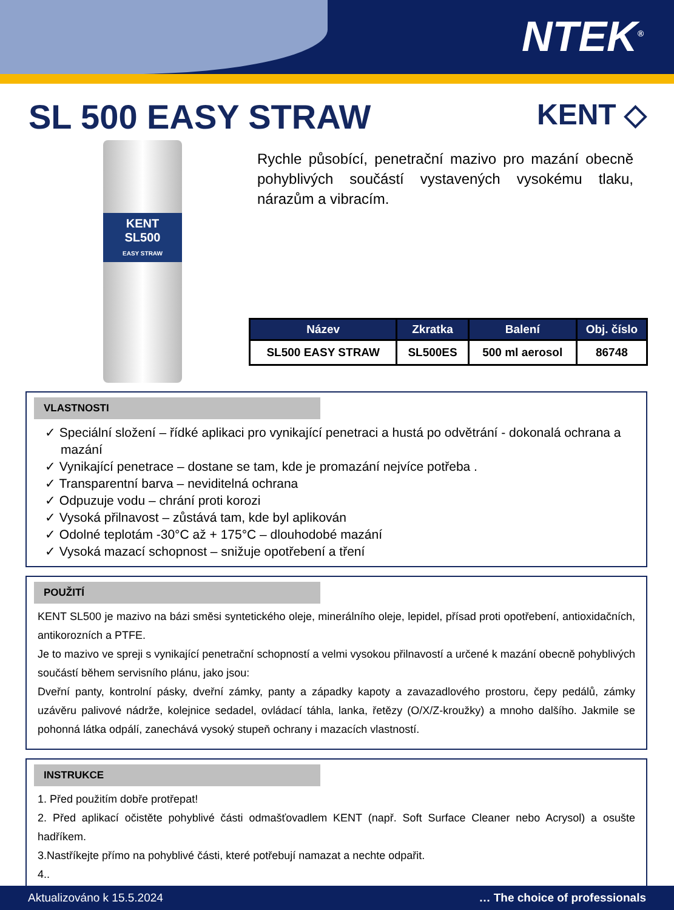NTEK<sup>®</sup>
SL 500 EASY STRAW
KENT ◇
KENT
SL500
EASY STRAW
Rychle působící, penetrační mazivo pro mazání obecně pohyblivých součástí vystavených vysokému tlaku, nárazům a vibracím.
| Název | Zkratka | Balení | Obj. číslo |
| --- | --- | --- | --- |
| SL500 EASY STRAW | SL500ES | 500 ml aerosol | 86748 |
VLASTNOSTI
✓ Speciální složení – řídké aplikaci pro vynikající penetraci a hustá po odvětrání - dokonalá ochrana a mazání
✓ Vynikající penetrace – dostane se tam, kde je promazání nejvíce potřeba .
✓ Transparentní barva – neviditelná ochrana
✓ Odpuzuje vodu – chrání proti korozi
✓ Vysoká přilnavost – zůstává tam, kde byl aplikován
✓ Odolné teplotám -30°C až + 175°C – dlouhodobé mazání
✓ Vysoká mazací schopnost – snižuje opotřebení a tření
POUŽITÍ
KENT SL500 je mazivo na bázi směsi syntetického oleje, minerálního oleje, lepidel, přísad proti opotřebení, antioxidačních, antikorozních a PTFE.
Je to mazivo ve spreji s vynikající penetrační schopností a velmi vysokou přilnavostí a určené k mazání obecně pohyblivých součástí během servisního plánu, jako jsou:
Dveřní panty, kontrolní pásky, dveřní zámky, panty a západky kapoty a zavazadlového prostoru, čepy pedálů, zámky uzávěru palivové nádrže, kolejnice sedadel, ovládací táhla, lanka, řetězy (O/X/Z-kroužky) a mnoho dalšího. Jakmile se pohonná látka odpálí, zanechává vysoký stupeň ochrany i mazacích vlastností.
INSTRUKCE
1. Před použitím dobře protřepat!
2. Před aplikací očistěte pohyblivé části odmašťovadlem KENT (např. Soft Surface Cleaner nebo Acrysol) a osušte hadříkem.
3.Nastříkejte přímo na pohyblivé části, které potřebují namazat a nechte odpařit.
4..
Aktualizováno k 15.5.2024 … The choice of professionals